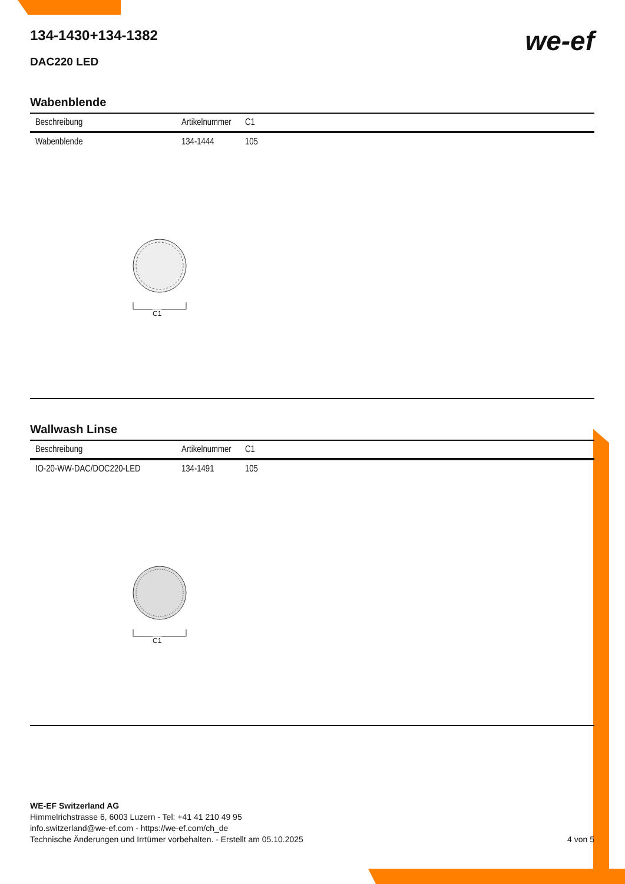134-1430+134-1382
we-ef
DAC220 LED
Wabenblende
| Beschreibung | Artikelnummer | C1 |
| --- | --- | --- |
| Wabenblende | 134-1444 | 105 |
　
C1
Wallwash Linse
| Beschreibung | Artikelnummer | C1 |
| --- | --- | --- |
| IO-20-WW-DAC/DOC220-LED | 134-1491 | 105 |
C1
WE-EF Switzerland AG
Himmelrichstrasse 6, 6003 Luzern - Tel: +41 41 210 49 95
info.switzerland@we-ef.com - https://we-ef.com/ch_de
Technische Änderungen und Irrtümer vorbehalten. - Erstellt am 05.10.2025
4 von 5